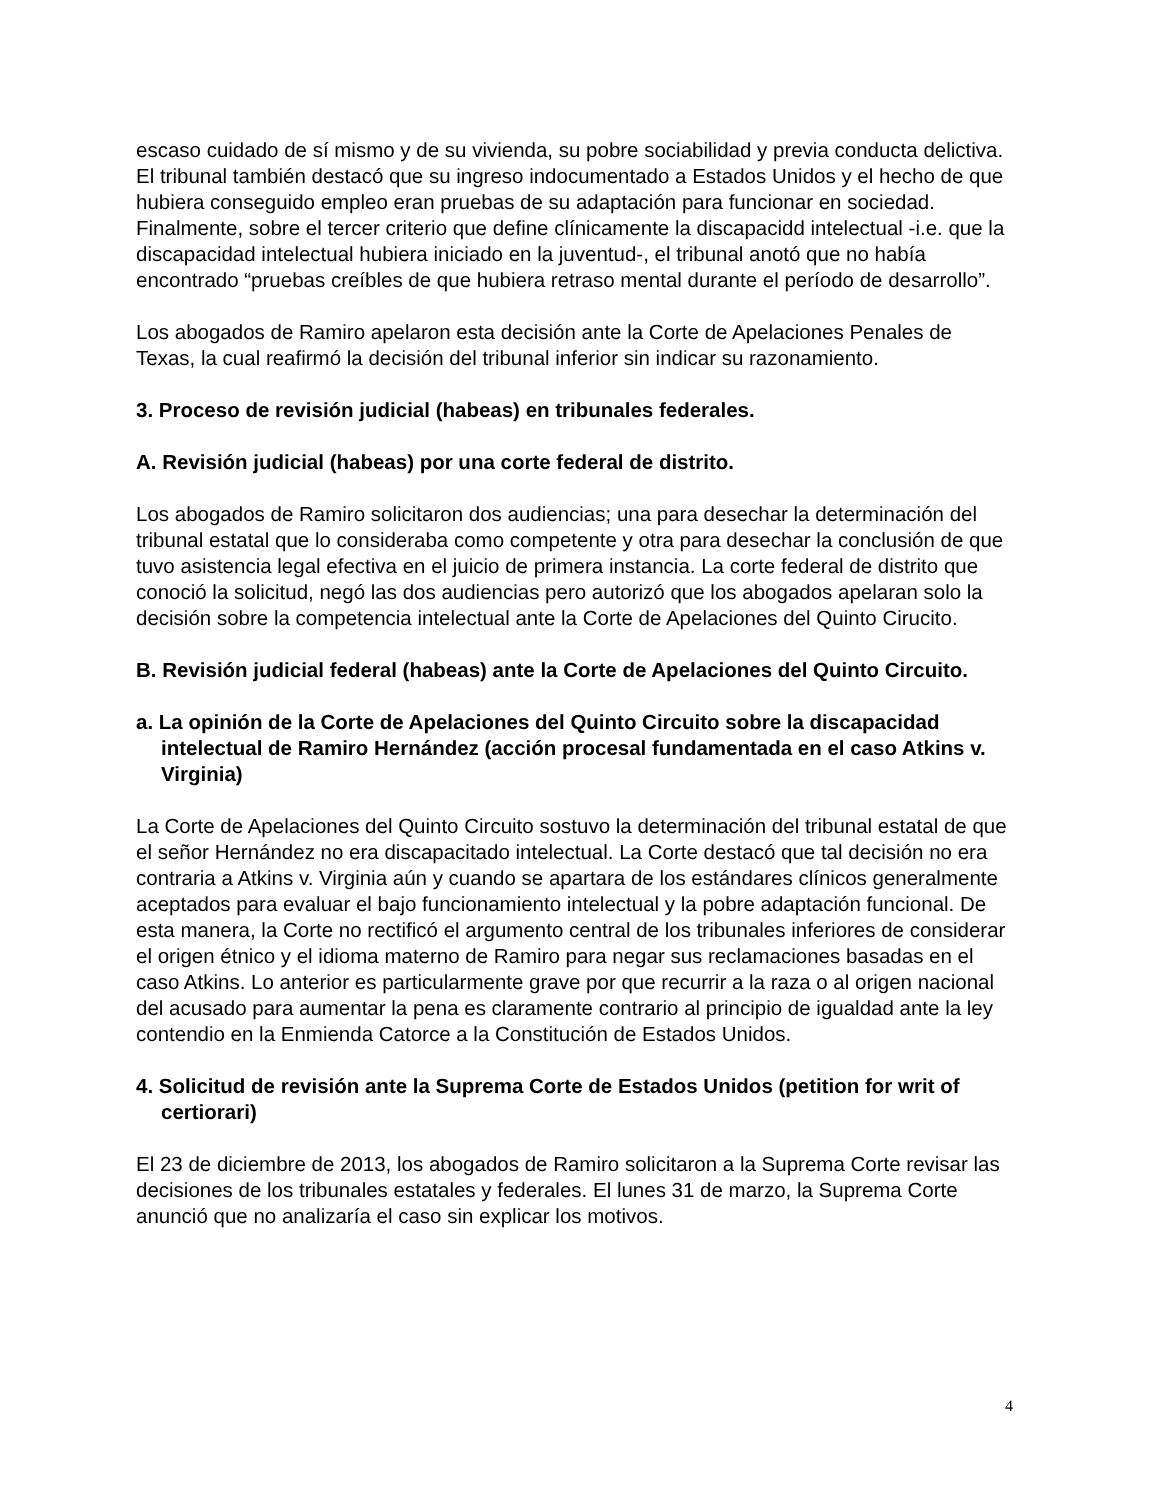escaso cuidado de sí mismo y de su vivienda, su pobre sociabilidad y previa conducta delictiva. El tribunal también destacó que su ingreso indocumentado a Estados Unidos y el hecho de que hubiera conseguido empleo eran pruebas de su adaptación para funcionar en sociedad. Finalmente, sobre el tercer criterio que define clínicamente la discapacidd intelectual -i.e. que la discapacidad intelectual hubiera iniciado en la juventud-, el tribunal anotó que no había encontrado “pruebas creíbles de que hubiera retraso mental durante el período de desarrollo”.
Los abogados de Ramiro apelaron esta decisión ante la Corte de Apelaciones Penales de Texas, la cual reafirmó la decisión del tribunal inferior sin indicar su razonamiento.
3. Proceso de revisión judicial (habeas) en tribunales federales.
A. Revisión judicial (habeas) por una corte federal de distrito.
Los abogados de Ramiro solicitaron dos audiencias; una para desechar la determinación del tribunal estatal que lo consideraba como competente y otra para desechar la conclusión de que tuvo asistencia legal efectiva en el juicio de primera instancia. La corte federal de distrito que conoció la solicitud, negó las dos audiencias pero autorizó que los abogados apelaran solo la decisión sobre la competencia intelectual ante la Corte de Apelaciones del Quinto Cirucito.
B. Revisión judicial federal (habeas) ante la Corte de Apelaciones del Quinto Circuito.
a. La opinión de la Corte de Apelaciones del Quinto Circuito sobre la discapacidad intelectual de Ramiro Hernández (acción procesal fundamentada en el caso Atkins v. Virginia)
La Corte de Apelaciones del Quinto Circuito sostuvo la determinación del tribunal estatal de que el señor Hernández no era discapacitado intelectual. La Corte destacó que tal decisión no era contraria a Atkins v. Virginia aún y cuando se apartara de los estándares clínicos generalmente aceptados para evaluar el bajo funcionamiento intelectual y la pobre adaptación funcional. De esta manera, la Corte no rectificó el argumento central de los tribunales inferiores de considerar el origen étnico y el idioma materno de Ramiro para negar sus reclamaciones basadas en el caso Atkins. Lo anterior es particularmente grave por que recurrir a la raza o al origen nacional del acusado para aumentar la pena es claramente contrario al principio de igualdad ante la ley contendio en la Enmienda Catorce a la Constitución de Estados Unidos.
4. Solicitud de revisión ante la Suprema Corte de Estados Unidos (petition for writ of certiorari)
El 23 de diciembre de 2013, los abogados de Ramiro solicitaron a la Suprema Corte revisar las decisiones de los tribunales estatales y federales. El lunes 31 de marzo, la Suprema Corte anunció que no analizaría el caso sin explicar los motivos.
4